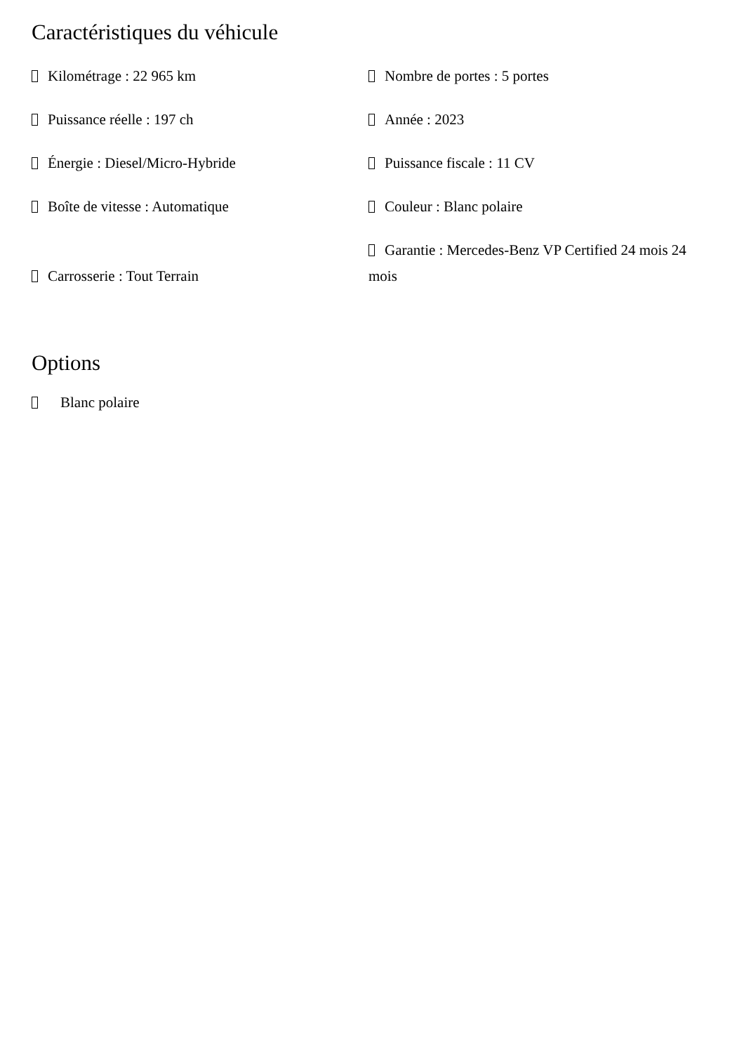Caractéristiques du véhicule
| Kilométrage : 22 965 km | Nombre de portes : 5 portes |
| Puissance réelle : 197 ch | Année : 2023 |
| Énergie : Diesel/Micro-Hybride | Puissance fiscale : 11 CV |
| Boîte de vitesse : Automatique | Couleur : Blanc polaire |
| Carrosserie : Tout Terrain | Garantie : Mercedes-Benz VP Certified 24 mois 24 mois |
Options
Blanc polaire